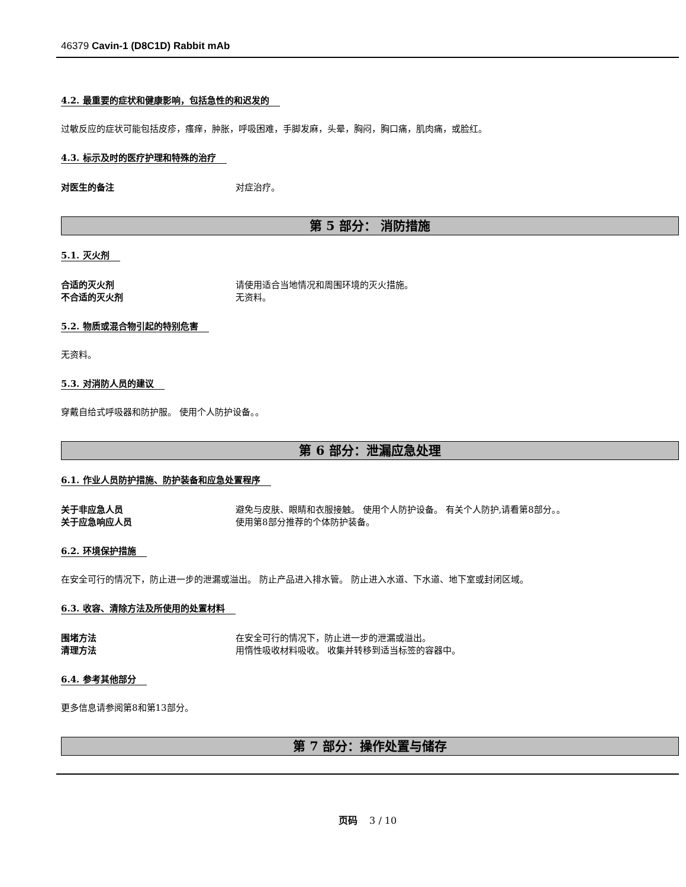46379 Cavin-1 (D8C1D) Rabbit mAb
4.2. 最重要的症状和健康影响，包括急性的和迟发的
过敏反应的症状可能包括皮疹，瘙痒，肿胀，呼吸困难，手脚发麻，头晕，胸闷，胸口痛，肌肉痛，或脸红。
4.3. 标示及时的医疗护理和特殊的治疗
对医生的备注 对症治疗。
第 5 部分： 消防措施
5.1. 灭火剂
合适的灭火剂 请使用适合当地情况和周围环境的灭火措施。
不合适的灭火剂 无资料。
5.2. 物质或混合物引起的特别危害
无资料。
5.3. 对消防人员的建议
穿戴自给式呼吸器和防护服。 使用个人防护设备。。
第 6 部分：泄漏应急处理
6.1. 作业人员防护措施、防护装备和应急处置程序
关于非应急人员 避免与皮肤、眼睛和衣服接触。 使用个人防护设备。 有关个人防护,请看第8部分。。
关于应急响应人员 使用第8部分推荐的个体防护装备。
6.2. 环境保护措施
在安全可行的情况下，防止进一步的泄漏或溢出。 防止产品进入排水管。 防止进入水道、下水道、地下室或封闭区域。
6.3. 收容、清除方法及所使用的处置材料
围堵方法 在安全可行的情况下，防止进一步的泄漏或溢出。
清理方法 用惰性吸收材料吸收。 收集并转移到适当标签的容器中。
6.4. 参考其他部分
更多信息请参阅第8和第13部分。
第 7 部分：操作处置与储存
页码 3 / 10